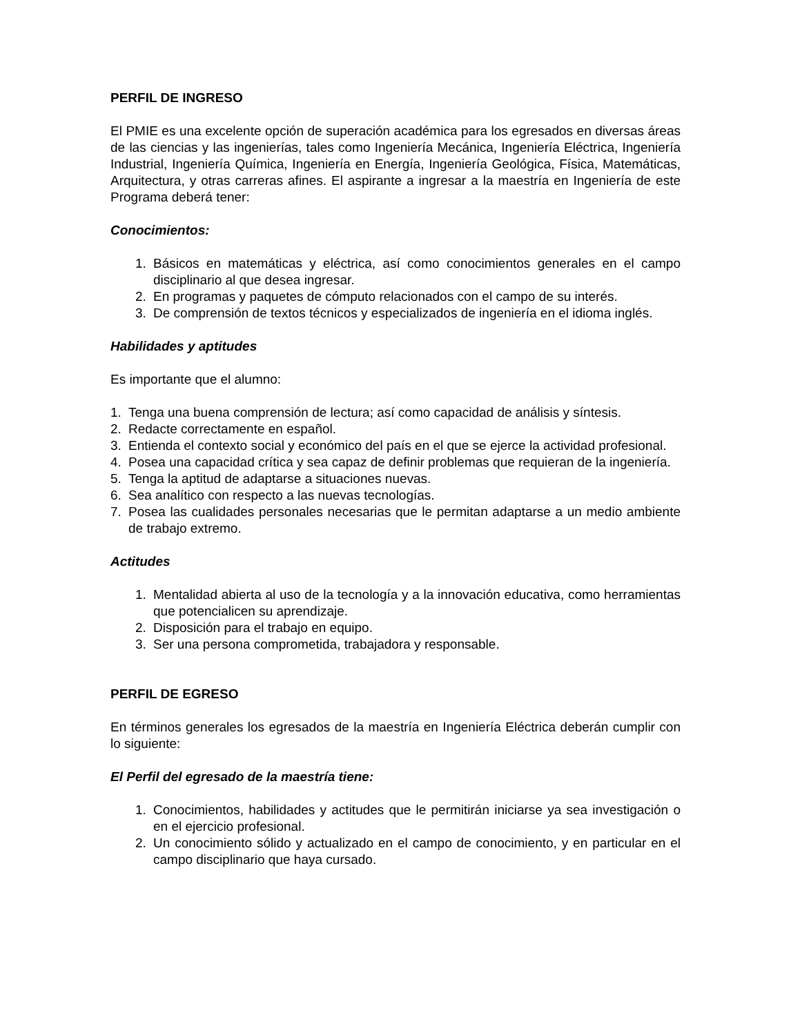PERFIL DE INGRESO
El PMIE es una excelente opción de superación académica para los egresados en diversas áreas de las ciencias y las ingenierías, tales como Ingeniería Mecánica, Ingeniería Eléctrica, Ingeniería Industrial, Ingeniería Química, Ingeniería en Energía, Ingeniería Geológica, Física, Matemáticas, Arquitectura, y otras carreras afines. El aspirante a ingresar a la maestría en Ingeniería de este Programa deberá tener:
Conocimientos:
1. Básicos en matemáticas y eléctrica, así como conocimientos generales en el campo disciplinario al que desea ingresar.
2. En programas y paquetes de cómputo relacionados con el campo de su interés.
3. De comprensión de textos técnicos y especializados de ingeniería en el idioma inglés.
Habilidades y aptitudes
Es importante que el alumno:
1. Tenga una buena comprensión de lectura; así como capacidad de análisis y síntesis.
2. Redacte correctamente en español.
3. Entienda el contexto social y económico del país en el que se ejerce la actividad profesional.
4. Posea una capacidad crítica y sea capaz de definir problemas que requieran de la ingeniería.
5. Tenga la aptitud de adaptarse a situaciones nuevas.
6. Sea analítico con respecto a las nuevas tecnologías.
7. Posea las cualidades personales necesarias que le permitan adaptarse a un medio ambiente de trabajo extremo.
Actitudes
1. Mentalidad abierta al uso de la tecnología y a la innovación educativa, como herramientas que potencialicen su aprendizaje.
2. Disposición para el trabajo en equipo.
3. Ser una persona comprometida, trabajadora y responsable.
PERFIL DE EGRESO
En términos generales los egresados de la maestría en Ingeniería Eléctrica deberán cumplir con lo siguiente:
El Perfil del egresado de la maestría tiene:
1. Conocimientos, habilidades y actitudes que le permitirán iniciarse ya sea investigación o en el ejercicio profesional.
2. Un conocimiento sólido y actualizado en el campo de conocimiento, y en particular en el campo disciplinario que haya cursado.